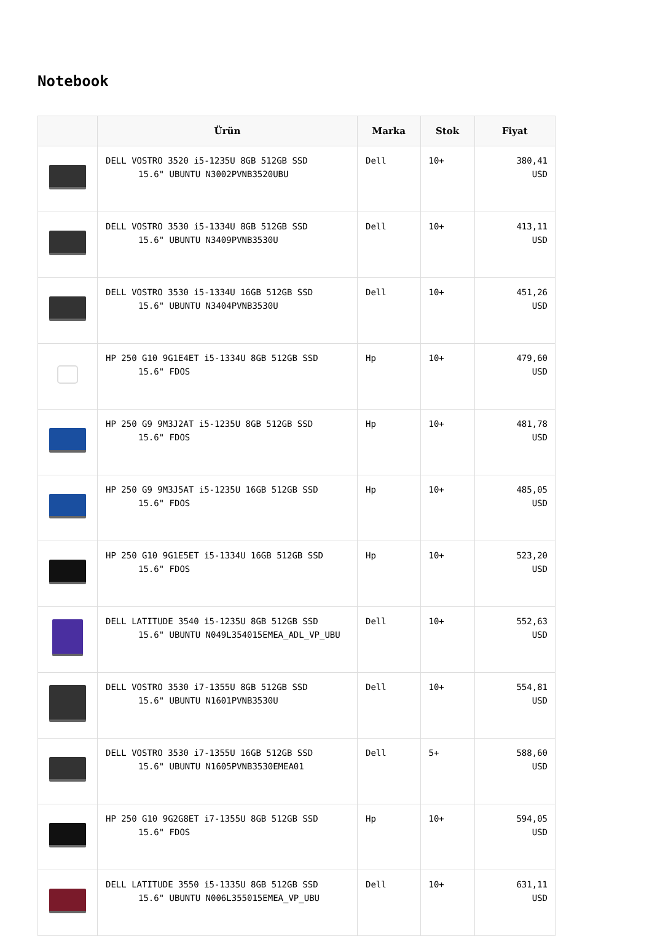Notebook
| | Ürün | Marka | Stok | Fiyat |
| --- | --- | --- | --- | --- |
| | DELL VOSTRO 3520 i5-1235U 8GB 512GB SSD 15.6" UBUNTU N3002PVNB3520UBU | Dell | 10+ | 380,41 USD |
| | DELL VOSTRO 3530 i5-1334U 8GB 512GB SSD 15.6" UBUNTU N3409PVNB3530U | Dell | 10+ | 413,11 USD |
| | DELL VOSTRO 3530 i5-1334U 16GB 512GB SSD 15.6" UBUNTU N3404PVNB3530U | Dell | 10+ | 451,26 USD |
| | HP 250 G10 9G1E4ET i5-1334U 8GB 512GB SSD 15.6" FDOS | Hp | 10+ | 479,60 USD |
| | HP 250 G9 9M3J2AT i5-1235U 8GB 512GB SSD 15.6" FDOS | Hp | 10+ | 481,78 USD |
| | HP 250 G9 9M3J5AT i5-1235U 16GB 512GB SSD 15.6" FDOS | Hp | 10+ | 485,05 USD |
| | HP 250 G10 9G1E5ET i5-1334U 16GB 512GB SSD 15.6" FDOS | Hp | 10+ | 523,20 USD |
| | DELL LATITUDE 3540 i5-1235U 8GB 512GB SSD 15.6" UBUNTU N049L354015EMEA_ADL_VP_UBU | Dell | 10+ | 552,63 USD |
| | DELL VOSTRO 3530 i7-1355U 8GB 512GB SSD 15.6" UBUNTU N1601PVNB3530U | Dell | 10+ | 554,81 USD |
| | DELL VOSTRO 3530 i7-1355U 16GB 512GB SSD 15.6" UBUNTU N1605PVNB3530EMEA01 | Dell | 5+ | 588,60 USD |
| | HP 250 G10 9G2G8ET i7-1355U 8GB 512GB SSD 15.6" FDOS | Hp | 10+ | 594,05 USD |
| | DELL LATITUDE 3550 i5-1335U 8GB 512GB SSD 15.6" UBUNTU N006L355015EMEA_VP_UBU | Dell | 10+ | 631,11 USD |